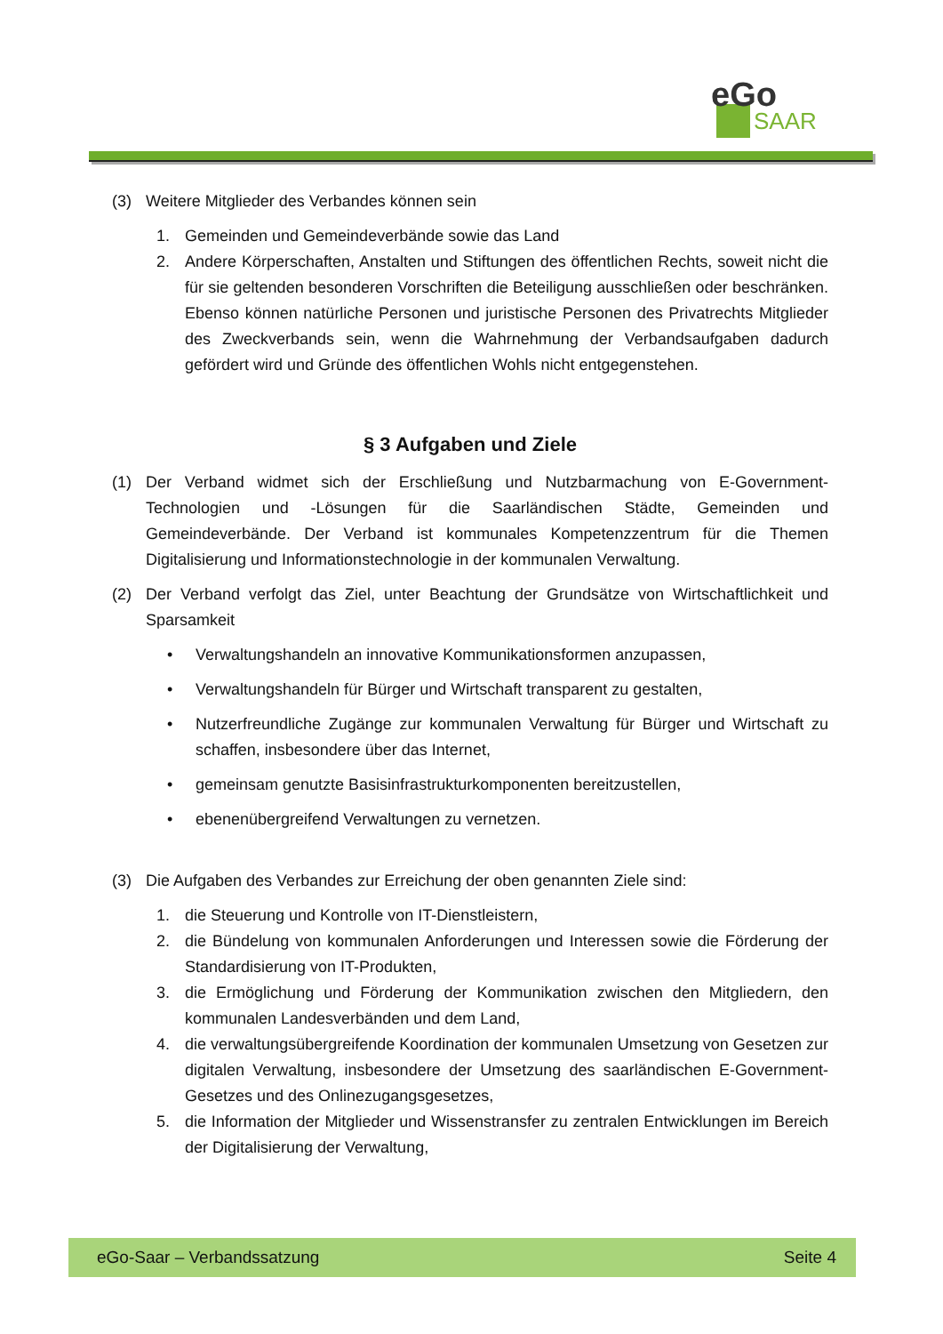eGo
SAAR
(3) Weitere Mitglieder des Verbandes können sein
1. Gemeinden und Gemeindeverbände sowie das Land
2. Andere Körperschaften, Anstalten und Stiftungen des öffentlichen Rechts, soweit nicht die für sie geltenden besonderen Vorschriften die Beteiligung ausschließen oder beschränken. Ebenso können natürliche Personen und juristische Personen des Privatrechts Mitglieder des Zweckverbands sein, wenn die Wahrnehmung der Verbandsaufgaben dadurch gefördert wird und Gründe des öffentlichen Wohls nicht entgegenstehen.
§ 3 Aufgaben und Ziele
(1) Der Verband widmet sich der Erschließung und Nutzbarmachung von E-Government-Technologien und -Lösungen für die Saarländischen Städte, Gemeinden und Gemeindeverbände. Der Verband ist kommunales Kompetenzzentrum für die Themen Digitalisierung und Informationstechnologie in der kommunalen Verwaltung.
(2) Der Verband verfolgt das Ziel, unter Beachtung der Grundsätze von Wirtschaftlichkeit und Sparsamkeit
• Verwaltungshandeln an innovative Kommunikationsformen anzupassen,
• Verwaltungshandeln für Bürger und Wirtschaft transparent zu gestalten,
• Nutzerfreundliche Zugänge zur kommunalen Verwaltung für Bürger und Wirtschaft zu schaffen, insbesondere über das Internet,
• gemeinsam genutzte Basisinfrastrukturkomponenten bereitzustellen,
• ebenenübergreifend Verwaltungen zu vernetzen.
(3) Die Aufgaben des Verbandes zur Erreichung der oben genannten Ziele sind:
1. die Steuerung und Kontrolle von IT-Dienstleistern,
2. die Bündelung von kommunalen Anforderungen und Interessen sowie die Förderung der Standardisierung von IT-Produkten,
3. die Ermöglichung und Förderung der Kommunikation zwischen den Mitgliedern, den kommunalen Landesverbänden und dem Land,
4. die verwaltungsübergreifende Koordination der kommunalen Umsetzung von Gesetzen zur digitalen Verwaltung, insbesondere der Umsetzung des saarländischen E-Government-Gesetzes und des Onlinezugangsgesetzes,
5. die Information der Mitglieder und Wissenstransfer zu zentralen Entwicklungen im Bereich der Digitalisierung der Verwaltung,
eGo-Saar – Verbandssatzung Seite 4